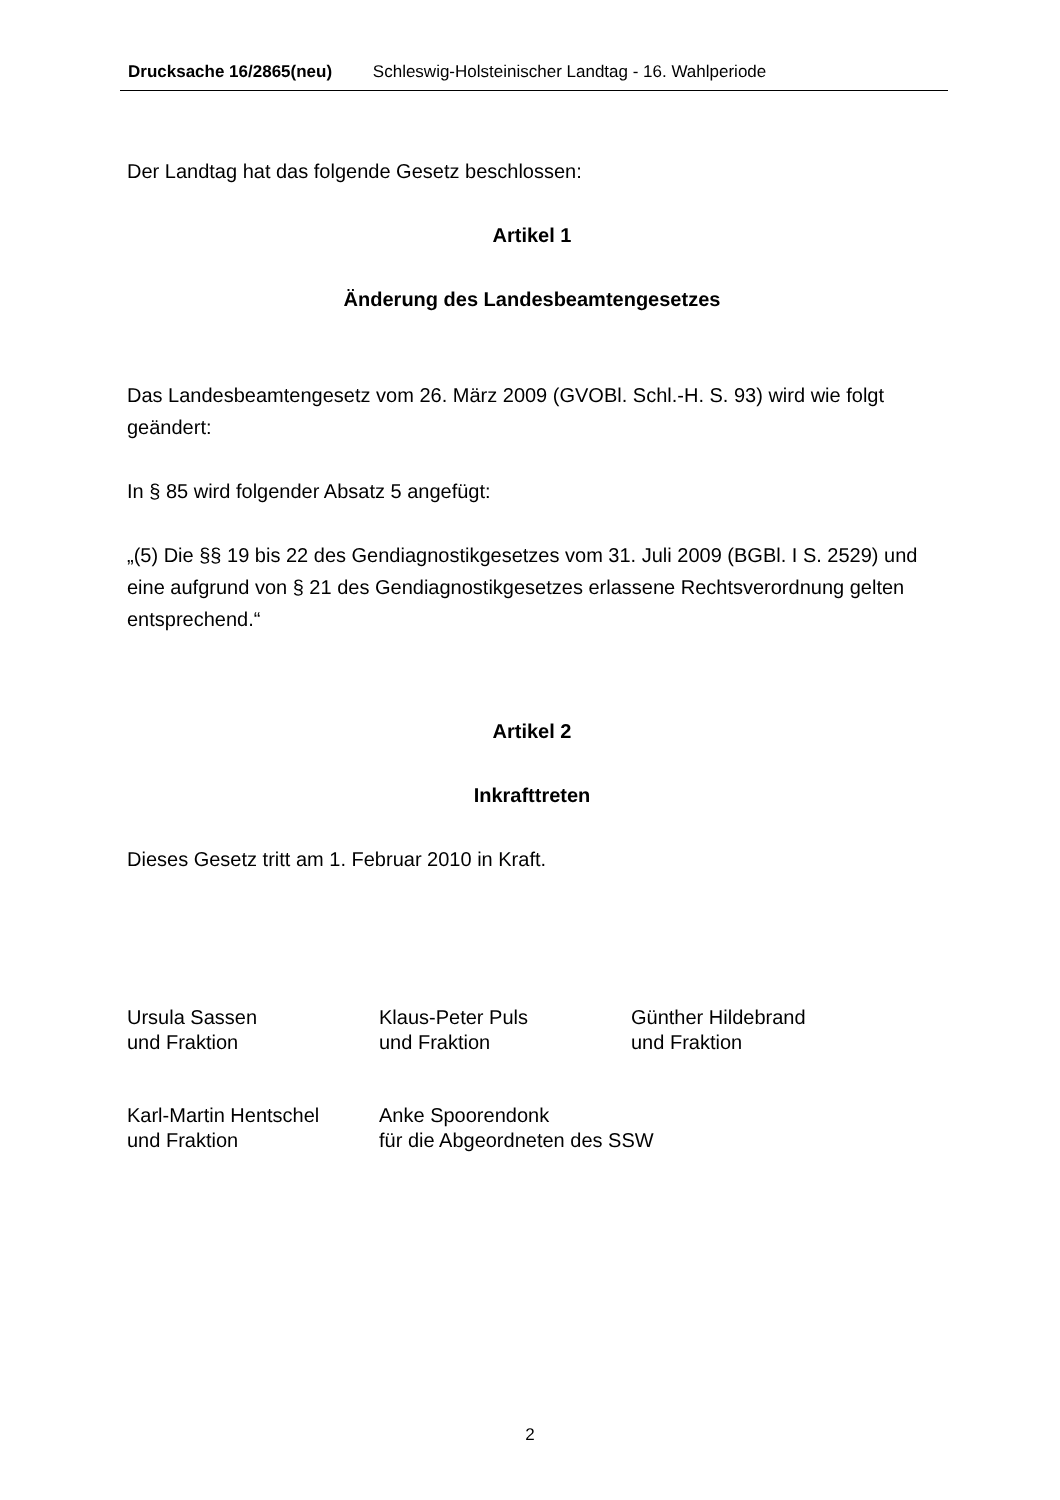Drucksache 16/2865(neu) Schleswig-Holsteinischer Landtag - 16. Wahlperiode
Der Landtag hat das folgende Gesetz beschlossen:
Artikel 1
Änderung des Landesbeamtengesetzes
Das Landesbeamtengesetz vom 26. März 2009 (GVOBl. Schl.-H. S. 93) wird wie folgt geändert:
In § 85 wird folgender Absatz 5 angefügt:
„(5) Die §§ 19 bis 22 des Gendiagnostikgesetzes vom 31. Juli 2009 (BGBl. I S. 2529) und eine aufgrund von § 21 des Gendiagnostikgesetzes erlassene Rechtsverordnung gelten entsprechend.“
Artikel 2
Inkrafttreten
Dieses Gesetz tritt am 1. Februar 2010 in Kraft.
Ursula Sassen
und Fraktion
Klaus-Peter Puls
und Fraktion
Günther Hildebrand
und Fraktion
Karl-Martin Hentschel
und Fraktion
Anke Spoorendonk
für die Abgeordneten des SSW
2